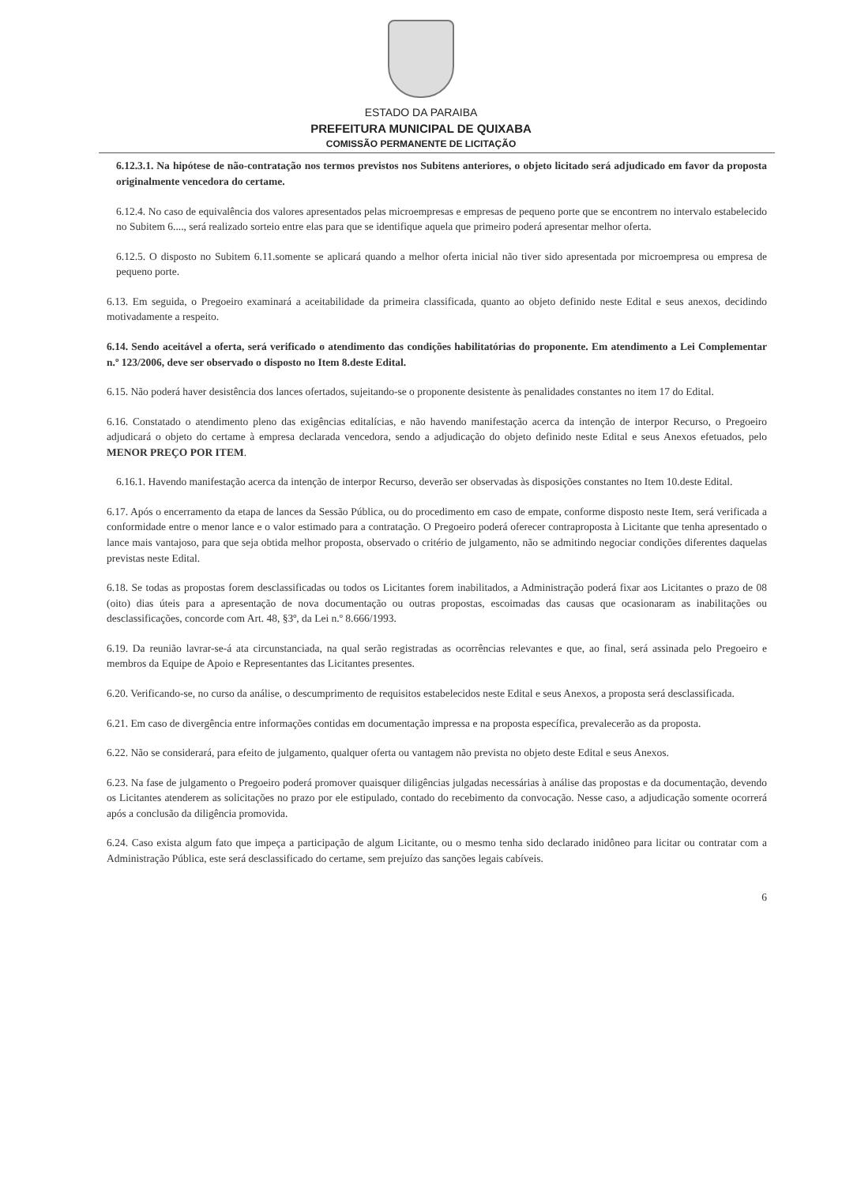ESTADO DA PARAIBA
PREFEITURA MUNICIPAL DE QUIXABA
COMISSÃO PERMANENTE DE LICITAÇÃO
6.12.3.1. Na hipótese de não-contratação nos termos previstos nos Subitens anteriores, o objeto licitado será adjudicado em favor da proposta originalmente vencedora do certame.
6.12.4. No caso de equivalência dos valores apresentados pelas microempresas e empresas de pequeno porte que se encontrem no intervalo estabelecido no Subitem 6...., será realizado sorteio entre elas para que se identifique aquela que primeiro poderá apresentar melhor oferta.
6.12.5. O disposto no Subitem 6.11.somente se aplicará quando a melhor oferta inicial não tiver sido apresentada por microempresa ou empresa de pequeno porte.
6.13. Em seguida, o Pregoeiro examinará a aceitabilidade da primeira classificada, quanto ao objeto definido neste Edital e seus anexos, decidindo motivadamente a respeito.
6.14. Sendo aceitável a oferta, será verificado o atendimento das condições habilitatórias do proponente. Em atendimento a Lei Complementar n.º 123/2006, deve ser observado o disposto no Item 8.deste Edital.
6.15. Não poderá haver desistência dos lances ofertados, sujeitando-se o proponente desistente às penalidades constantes no item 17 do Edital.
6.16. Constatado o atendimento pleno das exigências editalícias, e não havendo manifestação acerca da intenção de interpor Recurso, o Pregoeiro adjudicará o objeto do certame à empresa declarada vencedora, sendo a adjudicação do objeto definido neste Edital e seus Anexos efetuados, pelo MENOR PREÇO POR ITEM.
6.16.1. Havendo manifestação acerca da intenção de interpor Recurso, deverão ser observadas às disposições constantes no Item 10.deste Edital.
6.17. Após o encerramento da etapa de lances da Sessão Pública, ou do procedimento em caso de empate, conforme disposto neste Item, será verificada a conformidade entre o menor lance e o valor estimado para a contratação. O Pregoeiro poderá oferecer contraproposta à Licitante que tenha apresentado o lance mais vantajoso, para que seja obtida melhor proposta, observado o critério de julgamento, não se admitindo negociar condições diferentes daquelas previstas neste Edital.
6.18. Se todas as propostas forem desclassificadas ou todos os Licitantes forem inabilitados, a Administração poderá fixar aos Licitantes o prazo de 08 (oito) dias úteis para a apresentação de nova documentação ou outras propostas, escoimadas das causas que ocasionaram as inabilitações ou desclassificações, concorde com Art. 48, §3º, da Lei n.º 8.666/1993.
6.19. Da reunião lavrar-se-á ata circunstanciada, na qual serão registradas as ocorrências relevantes e que, ao final, será assinada pelo Pregoeiro e membros da Equipe de Apoio e Representantes das Licitantes presentes.
6.20. Verificando-se, no curso da análise, o descumprimento de requisitos estabelecidos neste Edital e seus Anexos, a proposta será desclassificada.
6.21. Em caso de divergência entre informações contidas em documentação impressa e na proposta específica, prevalecerão as da proposta.
6.22. Não se considerará, para efeito de julgamento, qualquer oferta ou vantagem não prevista no objeto deste Edital e seus Anexos.
6.23. Na fase de julgamento o Pregoeiro poderá promover quaisquer diligências julgadas necessárias à análise das propostas e da documentação, devendo os Licitantes atenderem as solicitações no prazo por ele estipulado, contado do recebimento da convocação. Nesse caso, a adjudicação somente ocorrerá após a conclusão da diligência promovida.
6.24. Caso exista algum fato que impeça a participação de algum Licitante, ou o mesmo tenha sido declarado inidôneo para licitar ou contratar com a Administração Pública, este será desclassificado do certame, sem prejuízo das sanções legais cabíveis.
6